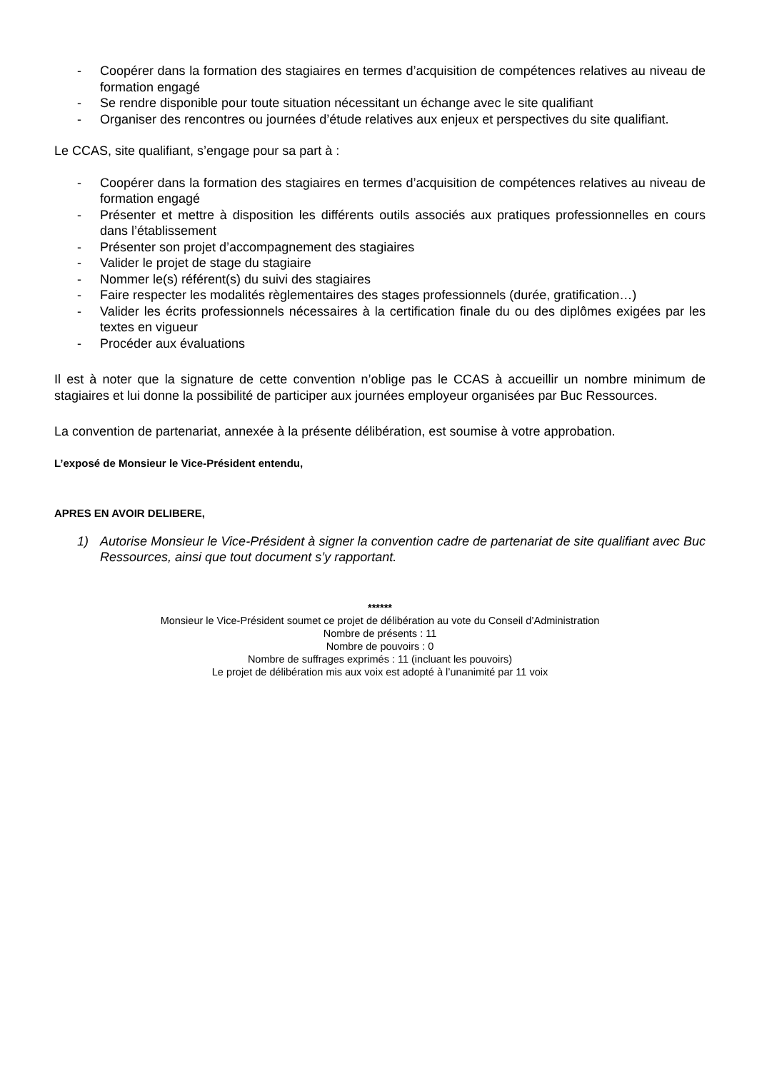- Coopérer dans la formation des stagiaires en termes d’acquisition de compétences relatives au niveau de formation engagé
- Se rendre disponible pour toute situation nécessitant un échange avec le site qualifiant
- Organiser des rencontres ou journées d’étude relatives aux enjeux et perspectives du site qualifiant.
Le CCAS, site qualifiant, s’engage pour sa part à :
- Coopérer dans la formation des stagiaires en termes d’acquisition de compétences relatives au niveau de formation engagé
- Présenter et mettre à disposition les différents outils associés aux pratiques professionnelles en cours dans l’établissement
- Présenter son projet d’accompagnement des stagiaires
- Valider le projet de stage du stagiaire
- Nommer le(s) référent(s) du suivi des stagiaires
- Faire respecter les modalités règlementaires des stages professionnels (durée, gratification…)
- Valider les écrits professionnels nécessaires à la certification finale du ou des diplômes exigées par les textes en vigueur
- Procéder aux évaluations
Il est à noter que la signature de cette convention n’oblige pas le CCAS à accueillir un nombre minimum de stagiaires et lui donne la possibilité de participer aux journées employeur organisées par Buc Ressources.
La convention de partenariat, annexée à la présente délibération, est soumise à votre approbation.
L’exposé de Monsieur le Vice-Président entendu,
APRES EN AVOIR DELIBERE,
1) Autorise Monsieur le Vice-Président à signer la convention cadre de partenariat de site qualifiant avec Buc Ressources, ainsi que tout document s’y rapportant.
******
Monsieur le Vice-Président soumet ce projet de délibération au vote du Conseil d’Administration
Nombre de présents : 11
Nombre de pouvoirs : 0
Nombre de suffrages exprimés : 11 (incluant les pouvoirs)
Le projet de délibération mis aux voix est adopté à l’unanimité par 11 voix